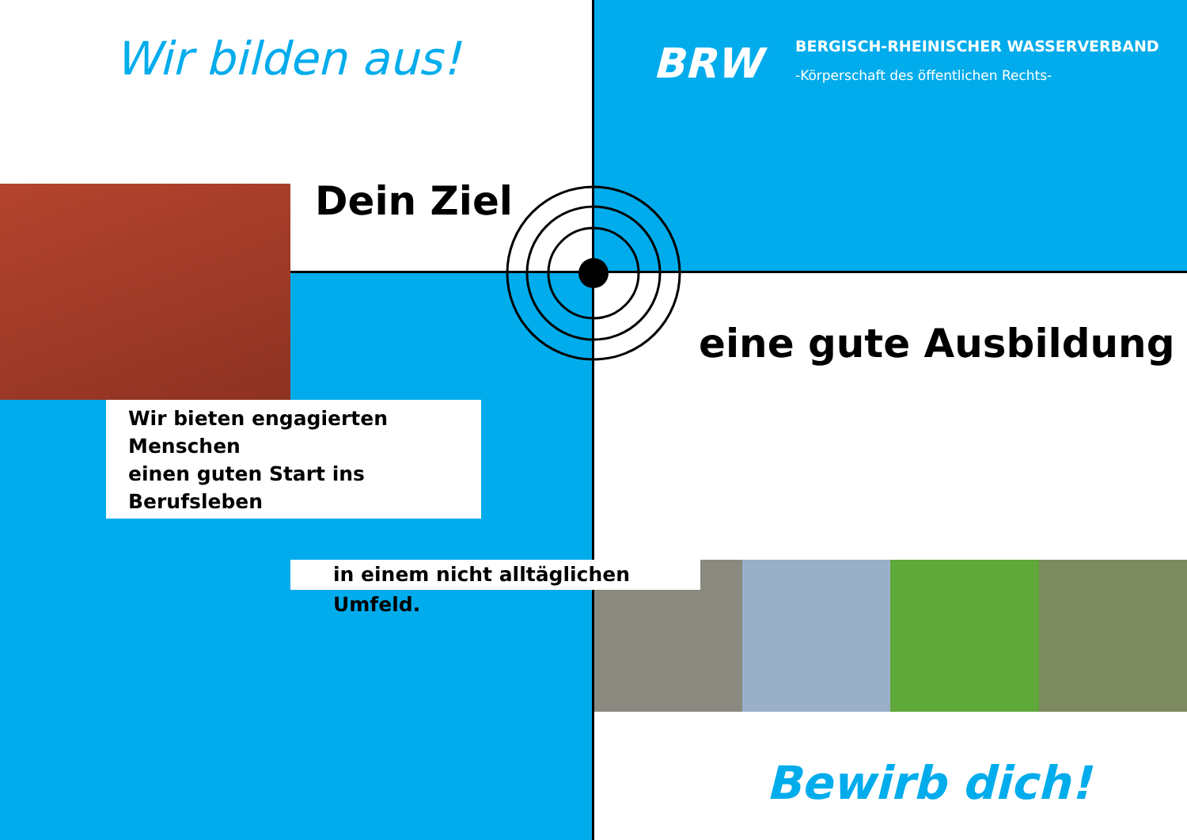Wir bilden aus! BRW
BERGISCH-RHEINISCHER WASSERVERBAND
-Körperschaft des öffentlichen Rechts-
Dein Ziel
eine gute Ausbildung
Wir bieten engagierten Menschen
einen guten Start ins Berufsleben
in einem nicht alltäglichen Umfeld.
Bewirb dich!